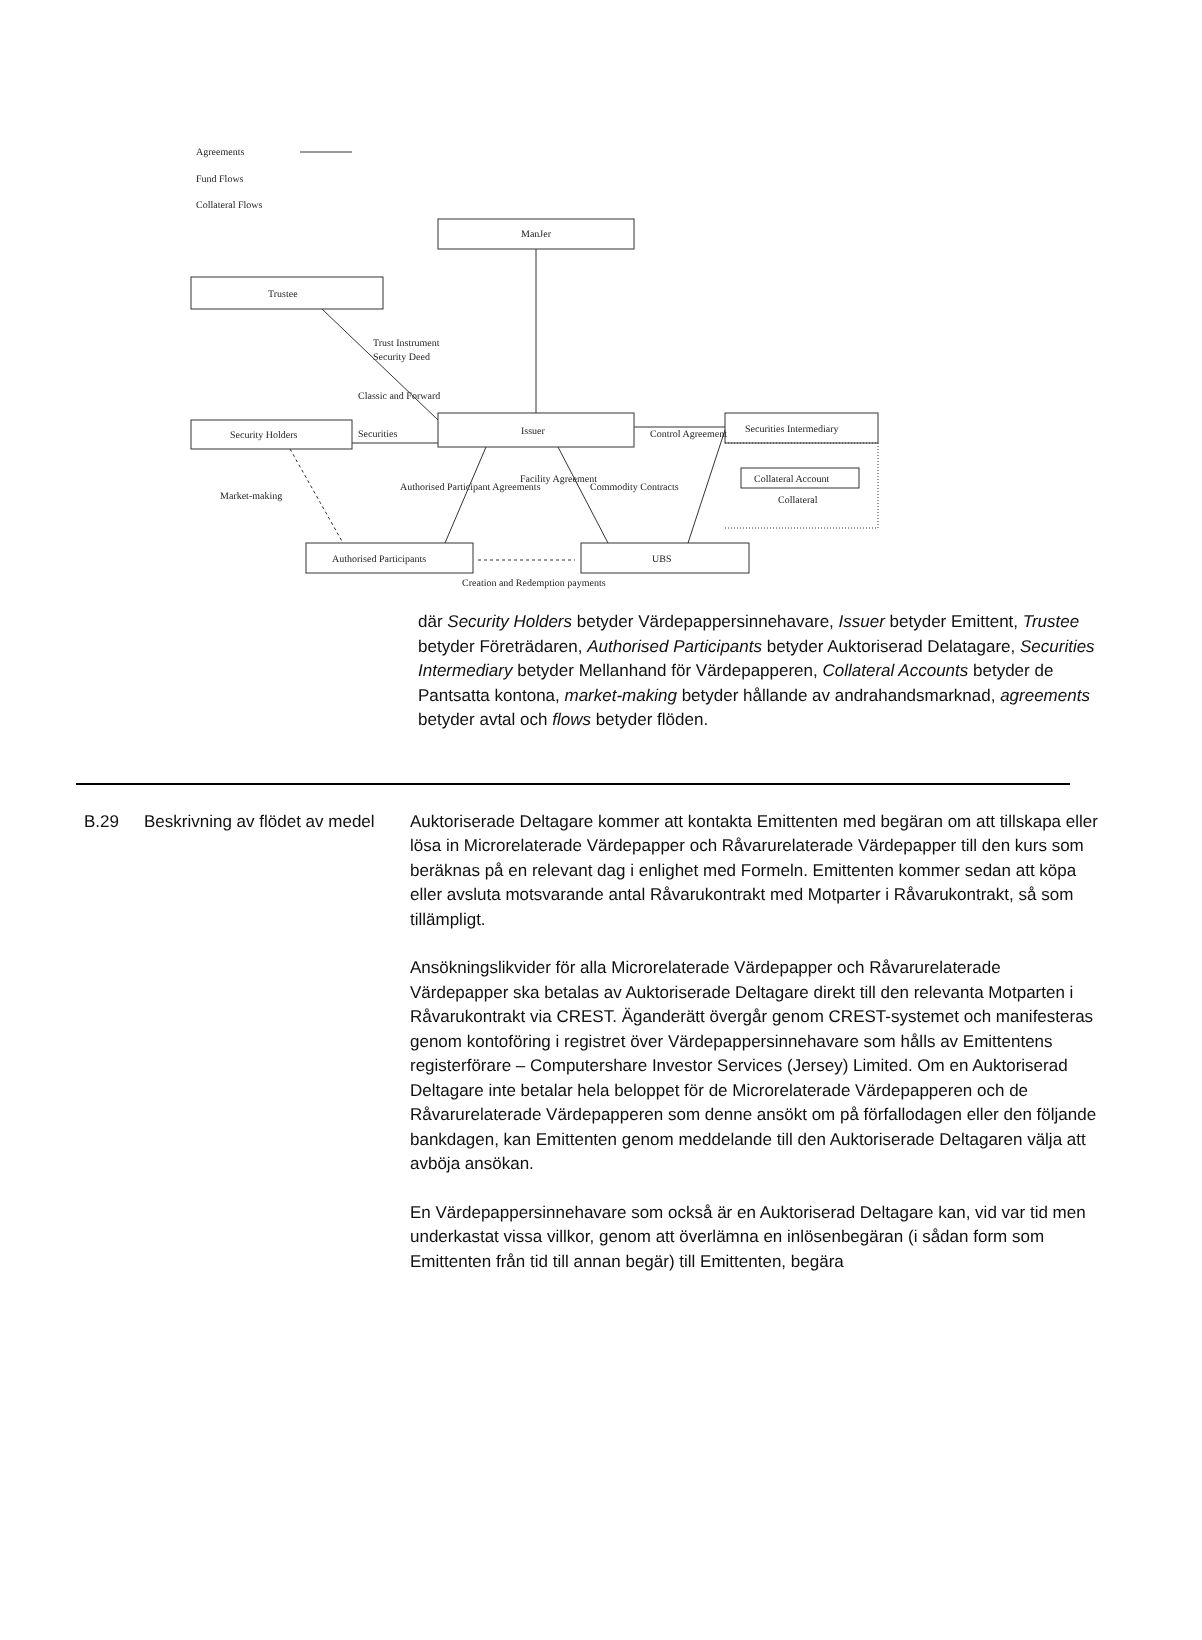Agreements
Fund Flows
Collateral Flows
ManJer
Trustee
Trust Instrument
Security Deed
Classic and Forward
Securities
Security Holders
Issuer
Securities Intermediary
Control Agreement
Collateral Account
Collateral
Market-making
Authorised Participant Agreements
Facility Agreement
Commodity Contracts
Authorised Participants
UBS
Creation and Redemption payments
där Security Holders betyder Värdepappersinnehavare, Issuer betyder Emittent, Trustee betyder Företrädaren, Authorised Participants betyder Auktoriserad Delatagare, Securities Intermediary betyder Mellanhand för Värdepapperen, Collateral Accounts betyder de Pantsatta kontona, market-making betyder hållande av andrahandsmarknad, agreements betyder avtal och flows betyder flöden.
B.29 Beskrivning av flödet av medel
Auktoriserade Deltagare kommer att kontakta Emittenten med begäran om att tillskapa eller lösa in Microrelaterade Värdepapper och Råvarurelaterade Värdepapper till den kurs som beräknas på en relevant dag i enlighet med Formeln. Emittenten kommer sedan att köpa eller avsluta motsvarande antal Råvarukontrakt med Motparter i Råvarukontrakt, så som tillämpligt.
Ansökningslikvider för alla Microrelaterade Värdepapper och Råvarurelaterade Värdepapper ska betalas av Auktoriserade Deltagare direkt till den relevanta Motparten i Råvarukontrakt via CREST. Äganderätt övergår genom CREST-systemet och manifesteras genom kontoföring i registret över Värdepappersinnehavare som hålls av Emittentens registerförare – Computershare Investor Services (Jersey) Limited. Om en Auktoriserad Deltagare inte betalar hela beloppet för de Microrelaterade Värdepapperen och de Råvarurelaterade Värdepapperen som denne ansökt om på förfallodagen eller den följande bankdagen, kan Emittenten genom meddelande till den Auktoriserade Deltagaren välja att avböja ansökan.
En Värdepappersinnehavare som också är en Auktoriserad Deltagare kan, vid var tid men underkastat vissa villkor, genom att överlämna en inlösenbegäran (i sådan form som Emittenten från tid till annan begär) till Emittenten, begära